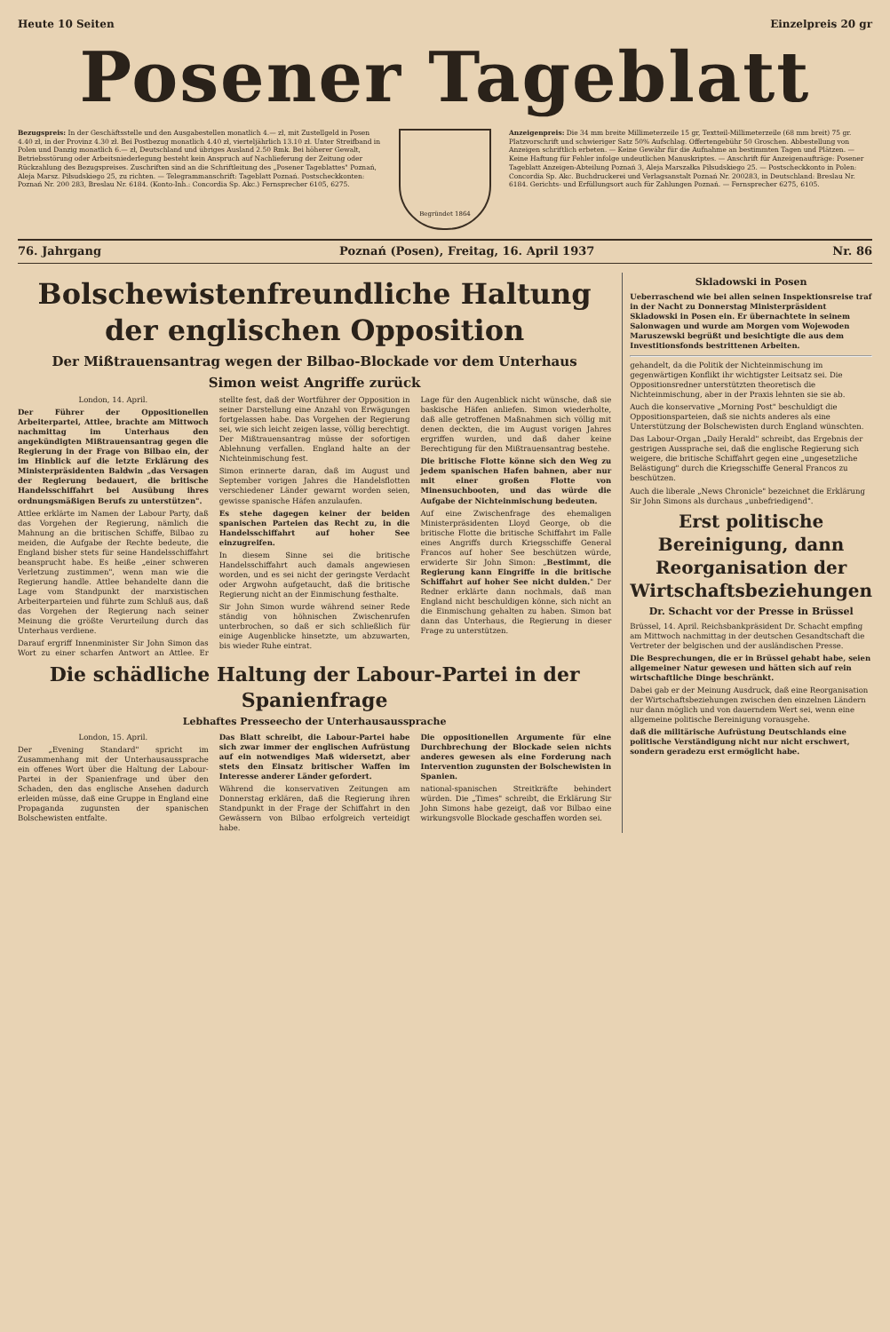Heute 10 Seiten Einzelpreis 20 gr
Posener Tageblatt
Bezugspreis: In der Geschäftsstelle und den Ausgabestellen monatlich 4.— zł, mit Zustellgeld in Posen 4.40 zł, in der Provinz 4.30 zł. Bei Postbezug monatlich 4.40 zł, vierteljährlich 13.10 zł. Unter Streifband in Polen und Danzig monatlich 6.— zł, Deutschland und übriges Ausland 2.50 Rmk. Bei höherer Gewalt, Betriebsstörung oder Arbeitsniederlegung besteht kein Anspruch auf Nachlieferung der Zeitung oder Rückzahlung des Bezugspreises. Zuschriften sind an die Schriftleitung des „Posener Tageblattes" Poznań, Aleja Marsz. Piłsudskiego 25, zu richten. — Telegrammanschrift: Tageblatt Poznań. Postscheckkonten: Poznań Nr. 200 283, Breslau Nr. 6184. (Konto-Inh.: Concordia Sp. Akc.) Fernsprecher 6105, 6275.
Begründet 1864
Anzeigenpreis: Die 34 mm breite Millimeterzeile 15 gr, Textteil-Millimeterzeile (68 mm breit) 75 gr. Platzvorschrift und schwieriger Satz 50% Aufschlag. Offertengebühr 50 Groschen. Abbestellung von Anzeigen schriftlich erbeten. — Keine Gewähr für die Aufnahme an bestimmten Tagen und Plätzen. — Keine Haftung für Fehler infolge undeutlichen Manuskriptes. — Anschrift für Anzeigenaufträge: Posener Tageblatt Anzeigen-Abteilung Poznań 3, Aleja Marszałka Piłsudskiego 25. — Postscheckkonto in Polen: Concordia Sp. Akc. Buchdruckerei und Verlagsanstalt Poznań Nr. 200283, in Deutschland: Breslau Nr. 6184. Gerichts- und Erfüllungsort auch für Zahlungen Poznań. — Fernsprecher 6275, 6105.
76. Jahrgang Poznań (Posen), Freitag, 16. April 1937 Nr. 86
Bolschewistenfreundliche Haltung der englischen Opposition
Der Mißtrauensantrag wegen der Bilbao-Blockade vor dem Unterhaus
Simon weist Angriffe zurück
London, 14. April.
Der Führer der Oppositionellen Arbeiterpartei, Attlee, brachte am Mittwoch nachmittag im Unterhaus den angekündigten Mißtrauensantrag gegen die Regierung in der Frage von Bilbao ein, der im Hinblick auf die letzte Erklärung des Ministerpräsidenten Baldwin „das Versagen der Regierung bedauert, die britische Handelsschiffahrt bei Ausübung ihres ordnungsmäßigen Berufs zu unterstützen".
Attlee erklärte im Namen der Labour Party, daß das Vorgehen der Regierung, nämlich die Mahnung an die britischen Schiffe, Bilbao zu meiden, die Aufgabe der Rechte bedeute, die England bisher stets für seine Handelsschiffahrt beansprucht habe. Es heiße „einer schweren Verletzung zustimmen", wenn man wie die Regierung handle. Attlee behandelte dann die Lage vom Standpunkt der marxistischen Arbeiterparteien und führte zum Schluß aus, daß das Vorgehen der Regierung nach seiner Meinung die größte Verurteilung durch das Unterhaus verdiene.
Darauf ergriff Innenminister Sir John Simon das Wort zu einer scharfen Antwort an Attlee. Er stellte fest, daß der Wortführer der Opposition in seiner Darstellung eine Anzahl von Erwägungen fortgelassen habe. Das Vorgehen der Regierung sei, wie sich leicht zeigen lasse, völlig berechtigt. Der Mißtrauensantrag müsse der sofortigen Ablehnung verfallen. England halte an der Nichteinmischung fest.
Simon erinnerte daran, daß im August und September vorigen Jahres die Handelsflotten verschiedener Länder gewarnt worden seien, gewisse spanische Häfen anzulaufen.
Es stehe dagegen keiner der beiden spanischen Parteien das Recht zu, in die Handelsschiffahrt auf hoher See einzugreifen.
In diesem Sinne sei die britische Handelsschiffahrt auch damals angewiesen worden, und es sei nicht der geringste Verdacht oder Argwohn aufgetaucht, daß die britische Regierung nicht an der Einmischung festhalte.
Sir John Simon wurde während seiner Rede ständig von höhnischen Zwischenrufen unterbrochen, so daß er sich schließlich für einige Augenblicke hinsetzte, um abzuwarten, bis wieder Ruhe eintrat.
Lage für den Augenblick nicht wünsche, daß sie baskische Häfen anliefen. Simon wiederholte, daß alle getroffenen Maßnahmen sich völlig mit denen deckten, die im August vorigen Jahres ergriffen wurden, und daß daher keine Berechtigung für den Mißtrauensantrag bestehe.
Die britische Flotte könne sich den Weg zu jedem spanischen Hafen bahnen, aber nur mit einer großen Flotte von Minensuchbooten, und das würde die Aufgabe der Nichteinmischung bedeuten.
Auf eine Zwischenfrage des ehemaligen Ministerpräsidenten Lloyd George, ob die britische Flotte die britische Schiffahrt im Falle eines Angriffs durch Kriegsschiffe General Francos auf hoher See beschützen würde, erwiderte Sir John Simon: „Bestimmt, die Regierung kann Eingriffe in die britische Schiffahrt auf hoher See nicht dulden." Der Redner erklärte dann nochmals, daß man England nicht beschuldigen könne, sich nicht an die Einmischung gehalten zu haben. Simon bat dann das Unterhaus, die Regierung in dieser Frage zu unterstützen.
Die schädliche Haltung der Labour-Partei in der Spanienfrage
Lebhaftes Presseecho der Unterhausaussprache
London, 15. April.
Der „Evening Standard" spricht im Zusammenhang mit der Unterhausaussprache ein offenes Wort über die Haltung der Labour-Partei in der Spanienfrage und über den Schaden, den das englische Ansehen dadurch erleiden müsse, daß eine Gruppe in England eine Propaganda zugunsten der spanischen Bolschewisten entfalte.
Das Blatt schreibt, die Labour-Partei habe sich zwar immer der englischen Aufrüstung auf ein notwendiges Maß widersetzt, aber stets den Einsatz britischer Waffen im Interesse anderer Länder gefordert.
Während die konservativen Zeitungen am Donnerstag erklären, daß die Regierung ihren Standpunkt in der Frage der Schiffahrt in den Gewässern von Bilbao erfolgreich verteidigt habe.
Die oppositionellen Argumente für eine Durchbrechung der Blockade seien nichts anderes gewesen als eine Forderung nach Intervention zugunsten der Bolschewisten in Spanien.
national-spanischen Streitkräfte behindert würden. Die „Times" schreibt, die Erklärung Sir John Simons habe gezeigt, daß vor Bilbao eine wirkungsvolle Blockade geschaffen worden sei.
Skladowski in Posen
Ueberraschend wie bei allen seinen Inspektionsreise traf in der Nacht zu Donnerstag Ministerpräsident Skladowski in Posen ein. Er übernachtete in seinem Salonwagen und wurde am Morgen vom Wojewoden Maruszewski begrüßt und besichtigte die aus dem Investitionsfonds bestrittenen Arbeiten.
gehandelt, da die Politik der Nichteinmischung im gegenwärtigen Konflikt ihr wichtigster Leitsatz sei. Die Oppositionsredner unterstützten theoretisch die Nichteinmischung, aber in der Praxis lehnten sie sie ab.
Auch die konservative „Morning Post" beschuldigt die Oppositionsparteien, daß sie nichts anderes als eine Unterstützung der Bolschewisten durch England wünschten.
Das Labour-Organ „Daily Herald" schreibt, das Ergebnis der gestrigen Aussprache sei, daß die englische Regierung sich weigere, die britische Schiffahrt gegen eine „ungesetzliche Belästigung" durch die Kriegsschiffe General Francos zu beschützen.
Auch die liberale „News Chronicle" bezeichnet die Erklärung Sir John Simons als durchaus „unbefriedigend".
Erst politische Bereinigung, dann Reorganisation der Wirtschaftsbeziehungen
Dr. Schacht vor der Presse in Brüssel
Brüssel, 14. April. Reichsbankpräsident Dr. Schacht empfing am Mittwoch nachmittag in der deutschen Gesandtschaft die Vertreter der belgischen und der ausländischen Presse.
Die Besprechungen, die er in Brüssel gehabt habe, seien allgemeiner Natur gewesen und hätten sich auf rein wirtschaftliche Dinge beschränkt.
Dabei gab er der Meinung Ausdruck, daß eine Reorganisation der Wirtschaftsbeziehungen zwischen den einzelnen Ländern nur dann möglich und von dauerndem Wert sei, wenn eine allgemeine politische Bereinigung vorausgehe.
daß die militärische Aufrüstung Deutschlands eine politische Verständigung nicht nur nicht erschwert, sondern geradezu erst ermöglicht habe.